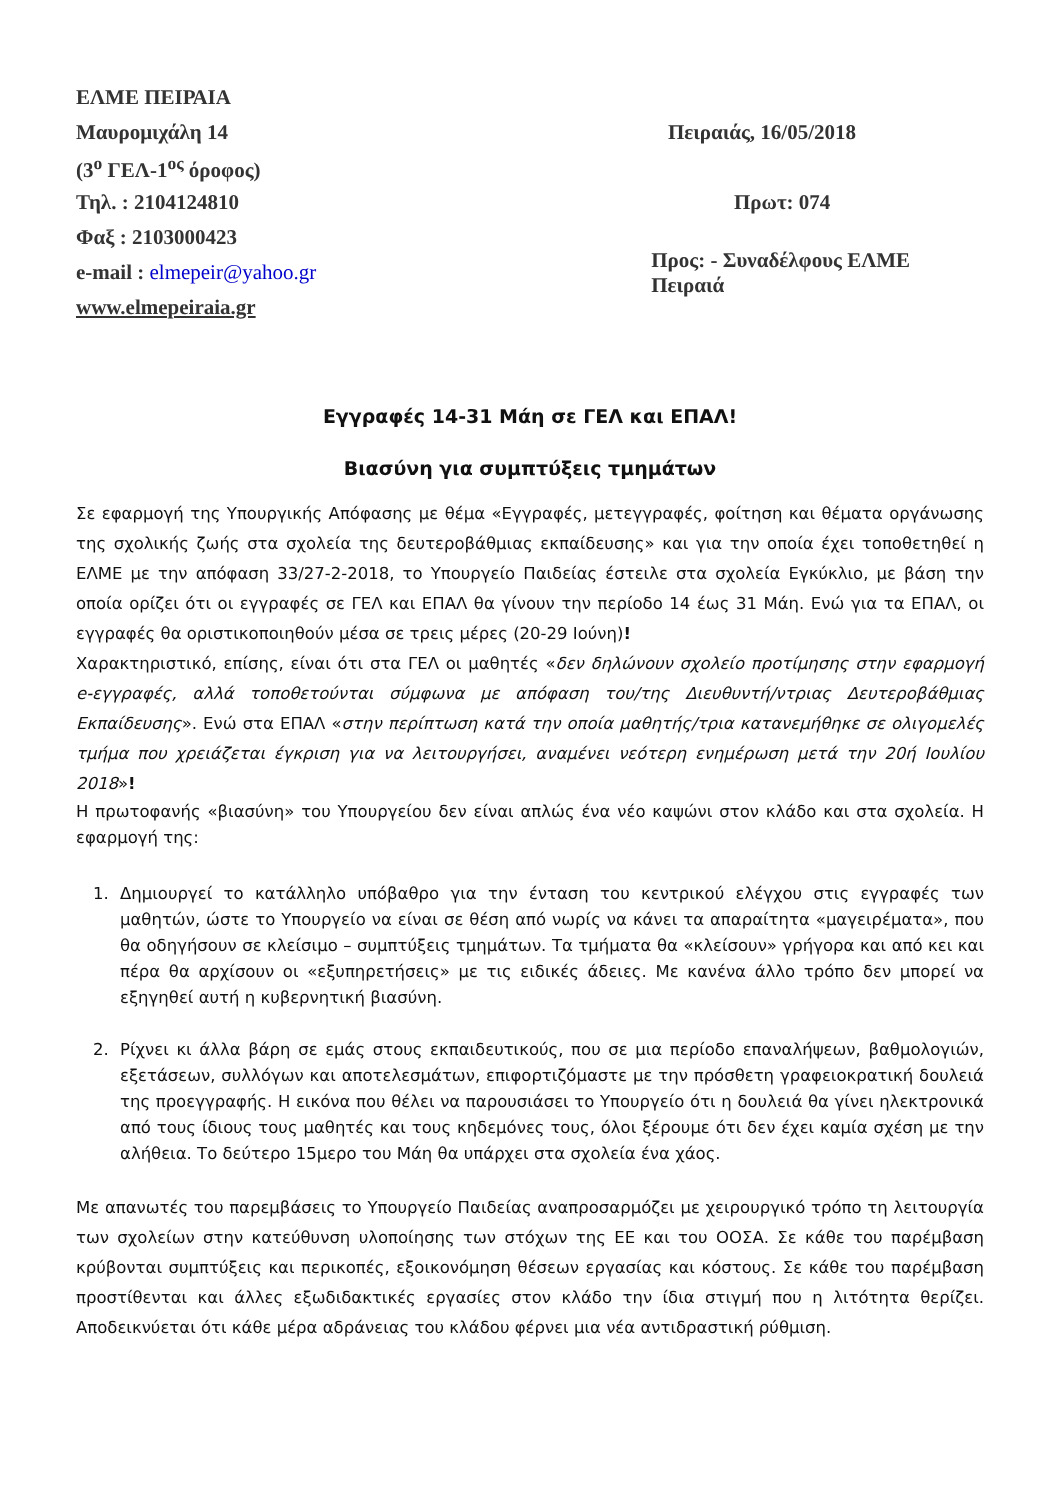ΕΛΜΕ ΠΕΙΡΑΙΑ
Μαυρομιχάλη 14 Πειραιάς, 16/05/2018
(3<sup>ο</sup> ΓΕΛ-1<sup>ος</sup> όροφος)
Τηλ. : 2104124810 Πρωτ: 074
Φαξ : 2103000423
e-mail : elmepeir@yahoo.gr
Προς: - Συναδέλφους ΕΛΜΕ Πειραιά
www.elmepeiraia.gr
Εγγραφές 14-31 Μάη σε ΓΕΛ και ΕΠΑΛ!
Βιασύνη για συμπτύξεις τμημάτων
Σε εφαρμογή της Υπουργικής Απόφασης με θέμα «Εγγραφές, μετεγγραφές, φοίτηση και θέματα οργάνωσης της σχολικής ζωής στα σχολεία της δευτεροβάθμιας εκπαίδευσης» και για την οποία έχει τοποθετηθεί η ΕΛΜΕ με την απόφαση 33/27-2-2018, το Υπουργείο Παιδείας έστειλε στα σχολεία Εγκύκλιο, με βάση την οποία ορίζει ότι οι εγγραφές σε ΓΕΛ και ΕΠΑΛ θα γίνουν την περίοδο 14 έως 31 Μάη. Ενώ για τα ΕΠΑΛ, οι εγγραφές θα οριστικοποιηθούν μέσα σε τρεις μέρες (20-29 Ιούνη)!
Χαρακτηριστικό, επίσης, είναι ότι στα ΓΕΛ οι μαθητές «δεν δηλώνουν σχολείο προτίμησης στην εφαρμογή e-εγγραφές, αλλά τοποθετούνται σύμφωνα με απόφαση του/της Διευθυντή/ντριας Δευτεροβάθμιας Εκπαίδευσης». Ενώ στα ΕΠΑΛ «στην περίπτωση κατά την οποία μαθητής/τρια κατανεμήθηκε σε ολιγομελές τμήμα που χρειάζεται έγκριση για να λειτουργήσει, αναμένει νεότερη ενημέρωση μετά την 20ή Ιουλίου 2018»!
Η πρωτοφανής «βιασύνη» του Υπουργείου δεν είναι απλώς ένα νέο καψώνι στον κλάδο και στα σχολεία. Η εφαρμογή της:
1. Δημιουργεί το κατάλληλο υπόβαθρο για την ένταση του κεντρικού ελέγχου στις εγγραφές των μαθητών, ώστε το Υπουργείο να είναι σε θέση από νωρίς να κάνει τα απαραίτητα «μαγειρέματα», που θα οδηγήσουν σε κλείσιμο – συμπτύξεις τμημάτων. Τα τμήματα θα «κλείσουν» γρήγορα και από κει και πέρα θα αρχίσουν οι «εξυπηρετήσεις» με τις ειδικές άδειες. Με κανένα άλλο τρόπο δεν μπορεί να εξηγηθεί αυτή η κυβερνητική βιασύνη.
2. Ρίχνει κι άλλα βάρη σε εμάς στους εκπαιδευτικούς, που σε μια περίοδο επαναλήψεων, βαθμολογιών, εξετάσεων, συλλόγων και αποτελεσμάτων, επιφορτιζόμαστε με την πρόσθετη γραφειοκρατική δουλειά της προεγγραφής. Η εικόνα που θέλει να παρουσιάσει το Υπουργείο ότι η δουλειά θα γίνει ηλεκτρονικά από τους ίδιους τους μαθητές και τους κηδεμόνες τους, όλοι ξέρουμε ότι δεν έχει καμία σχέση με την αλήθεια. Το δεύτερο 15μερο του Μάη θα υπάρχει στα σχολεία ένα χάος.
Με απανωτές του παρεμβάσεις το Υπουργείο Παιδείας αναπροσαρμόζει με χειρουργικό τρόπο τη λειτουργία των σχολείων στην κατεύθυνση υλοποίησης των στόχων της ΕΕ και του ΟΟΣΑ. Σε κάθε του παρέμβαση κρύβονται συμπτύξεις και περικοπές, εξοικονόμηση θέσεων εργασίας και κόστους. Σε κάθε του παρέμβαση προστίθενται και άλλες εξωδιδακτικές εργασίες στον κλάδο την ίδια στιγμή που η λιτότητα θερίζει. Αποδεικνύεται ότι κάθε μέρα αδράνειας του κλάδου φέρνει μια νέα αντιδραστική ρύθμιση.